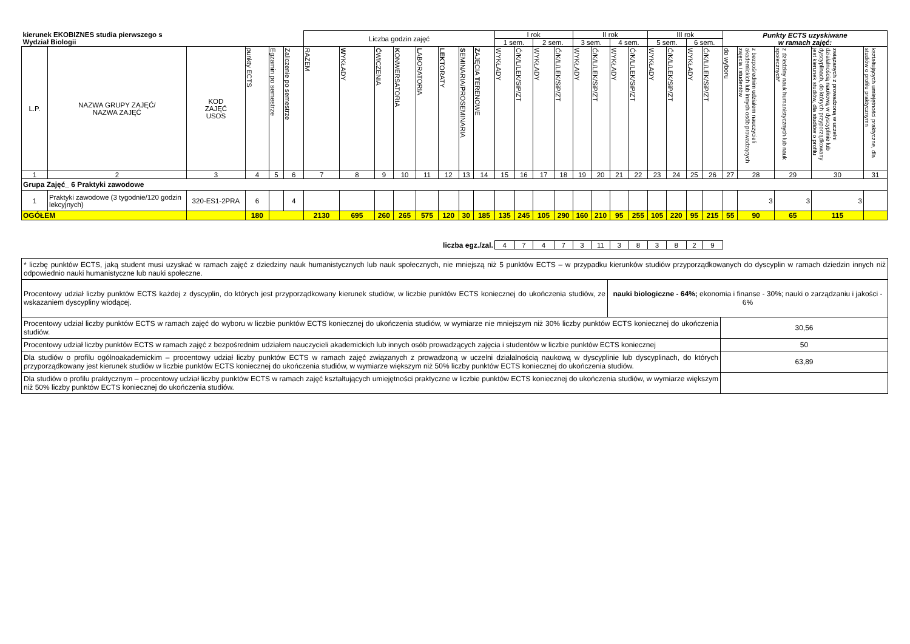| kierunek EKOBIZNES studia pierwszego s Wydział Biologii | | | | | | Liczba godzin zajęć | | | | | | | | I rok | | | | II rok | | | | III rok | | | | Punkty ECTS uzyskiwane w ramach zajęć: | | | | |
| | | | | | | | | | | | | | | 1 sem. | | 2 sem. | | 3 sem. | | 4 sem. | | 5 sem. | | 6 sem. | | | | | | |
| L.P. | NAZWA GRUPY ZAJĘĆ/ NAZWA ZAJĘĆ | KOD ZAJĘĆ USOS | punkty ECTS | Egzamin po semestrze | Zaliczenie po semestrze | RAZEM | W YKŁADY | Ć WICZENIA | K ONWERSATORIA | L ABORATORIA | LEK TORATY | S EMINARIA/ P ROSEMINARIA | Z AJĘCIA T ERENOWE | WYKŁADY | Ć/K/L/LEK/SiP/ZT | WYKŁADY | Ć/K/L/LEK/SiP/ZT | WYKŁADY | Ć/K/L/LEK/SiP/ZT | WYKŁADY | Ć/K/L/LEK/SiP/ZT | WYKŁADY | Ć/K/L/LEK/SiP/ZT | WYKŁADY | Ć/K/L/LEK/SiP/ZT | do wyboru | z bezpośrednim udziałem nauczycieli akademickich lub innych osób prowadzących zajęcia i studentów | z dziedziny nauk humanistycznych lub nauk społecznych* | związanych z prowadzoną w uczelni działalnością naukową w dyscyplinie lub dyscyplinach, do których przyporządkowany jest kierunek studiów, dla studiów o profilu | kształtujących umiejętności praktyczne, dla studiów o profilu praktycznymn |
| 1 | 2 | 3 | 4 | 5 | 6 | 7 | 8 | 9 | 10 | 11 | 12 | 13 | 14 | 15 | 16 | 17 | 18 | 19 | 20 | 21 | 22 | 23 | 24 | 25 | 26 | 27 | 28 | 29 | 30 | 31 |
| Grupa Zajęć_ 6 Praktyki zawodowe | | | | | | | | | | | | | | | | | | | | | | | | | | | | | | |
| 1 | Praktyki zawodowe (3 tygodnie/120 godzin lekcyjnych) | 320-ES1-2PRA | 6 | | 4 | | | | | | | | | | | | | | | | | | | | | | 3 | 3 | 3 | |
| OGÓŁEM | | | 180 | | | 2130 | 695 | 260 | 265 | 575 | 120 | 30 | 185 | 135 | 245 | 105 | 290 | 160 | 210 | 95 | 255 | 105 | 220 | 95 | 215 | 55 | 90 | 65 | 115 | |
| liczba egz./zal. | | | | | | | | | | | | | | 4 | 7 | 4 | 7 | 3 | 11 | 3 | 8 | 3 | 8 | 2 | 9 | | | | | |
| * liczbę punktów ECTS, jaką student musi uzyskać w ramach zajęć z dziedziny nauk humanistycznych lub nauk społecznych, nie mniejszą niż 5 punktów ECTS – w przypadku kierunków studiów przyporządkowanych do dyscyplin w ramach dziedzin innych niż odpowiednio nauki humanistyczne lub nauki społeczne. | | |
| Procentowy udział liczby punktów ECTS każdej z dyscyplin, do których jest przyporządkowany kierunek studiów, w liczbie punktów ECTS koniecznej do ukończenia studiów, ze wskazaniem dyscypliny wiodącej. | nauki biologiczne - 64%; ekonomia i finanse - 30%; nauki o zarządzaniu i jakości - 6% | |
| Procentowy udział liczby punktów ECTS w ramach zajęć do wyboru w liczbie punktów ECTS koniecznej do ukończenia studiów, w wymiarze nie mniejszym niż 30% liczby punktów ECTS koniecznej do ukończenia studiów. | | 30,56 |
| Procentowy udział liczby punktów ECTS w ramach zajęć z bezpośrednim udziałem nauczycieli akademickich lub innych osób prowadzących zajęcia i studentów w liczbie punktów ECTS koniecznej | | 50 |
| Dla studiów o profilu ogólnoakademickim – procentowy udział liczby punktów ECTS w ramach zajęć związanych z prowadzoną w uczelni działalnością naukową w dyscyplinie lub dyscyplinach, do których przyporządkowany jest kierunek studiów w liczbie punktów ECTS koniecznej do ukończenia studiów, w wymiarze większym niż 50% liczby punktów ECTS koniecznej do ukończenia studiów. | | 63,89 |
| Dla studiów o profilu praktycznym – procentowy udział liczby punktów ECTS w ramach zajęć kształtujących umiejętności praktyczne w liczbie punktów ECTS koniecznej do ukończenia studiów, w wymiarze większym niż 50% liczby punktów ECTS koniecznej do ukończenia studiów. | | |